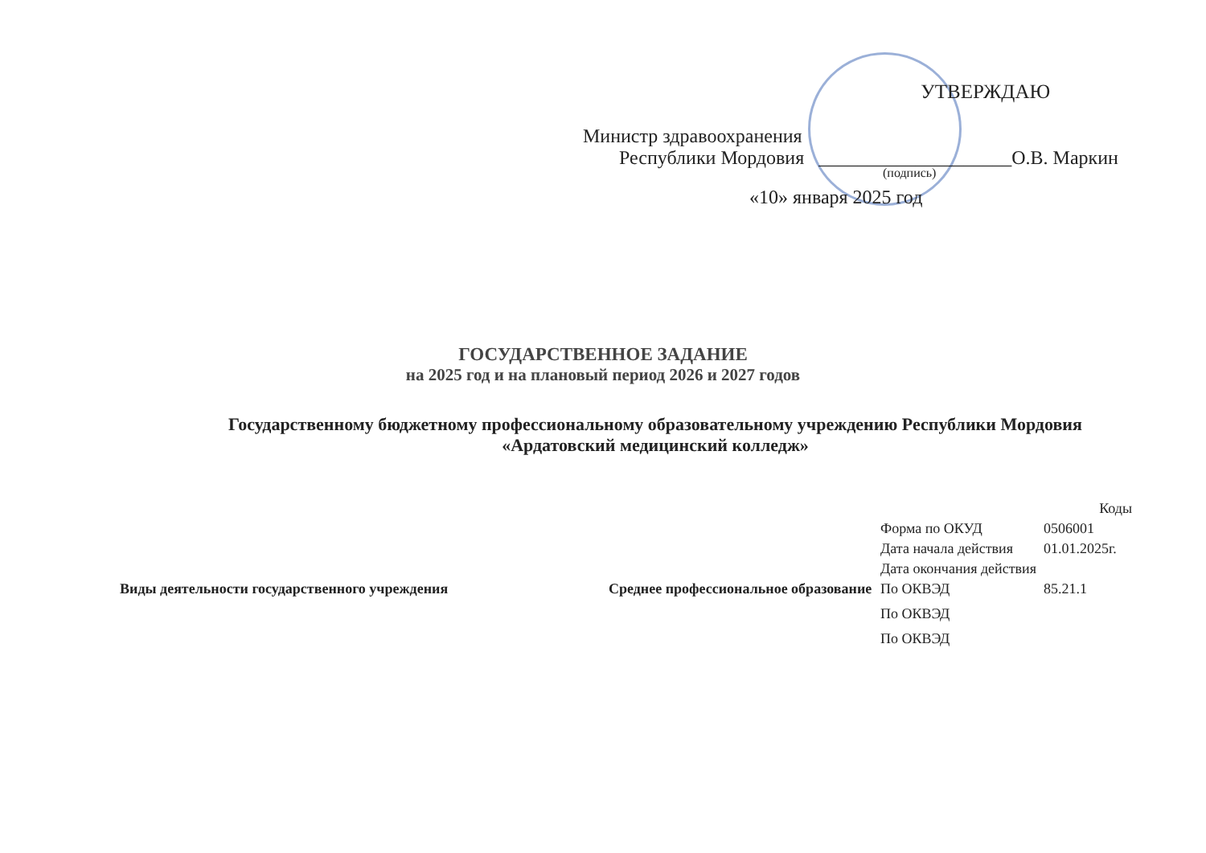УТВЕРЖДАЮ
Министр здравоохранения
Республики Мордовия ____________________О.В. Маркин
(подпись)
«10» января 2025 год
ГОСУДАРСТВЕННОЕ ЗАДАНИЕ
на 2025 год и на плановый период 2026 и 2027 годов
Государственному бюджетному профессиональному образовательному учреждению Республики Мордовия «Ардатовский медицинский колледж»
| | | | Коды |
| | | Форма по ОКУД | 0506001 |
| | | Дата начала действия | 01.01.2025г. |
| | | Дата окончания действия | |
| Виды деятельности государственного учреждения | Среднее профессиональное образование | По ОКВЭД | 85.21.1 |
| | | По ОКВЭД | |
| | | По ОКВЭД | |